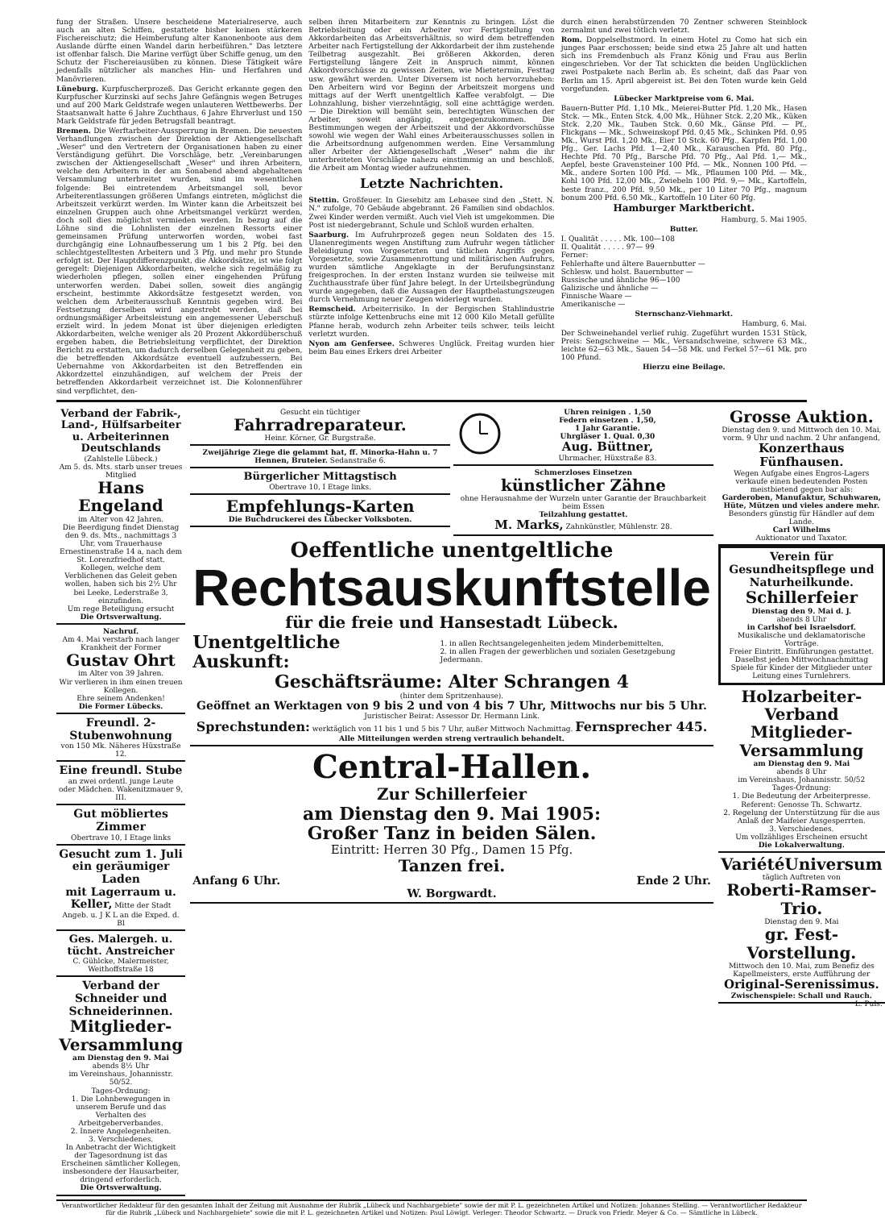fung der Straßen. Unsere bescheidene Materialreserve, auch auch an alten Schiffen, gestattete bisher keinen stärkeren Fischereischutz; die Heimberufung alter Kanonenboote aus dem Auslande dürfte einen Wandel darin herbeiführen." Das letztere ist offenbar falsch. Die Marine verfügt über Schiffe genug, um den Schutz der Fischereiausüben zu können. Diese Tätigkeit wäre jedenfalls nützlicher als manches Hin- und Herfahren und Manövrieren.
Lüneburg. Kurpfuscherprozeß. Das Gericht erkannte gegen den Kurpfuscher Kurzinski auf sechs Jahre Gefängnis wegen Betruges und auf 200 Mark Geldstrafe wegen unlauteren Wettbewerbs. Der Staatsanwalt hatte 6 Jahre Zuchthaus, 6 Jahre Ehrverlust und 150 Mark Geldstrafe für jeden Betrugsfall beantragt.
Bremen. Die Werftarbeiter-Aussperrung in Bremen. Die neuesten Verhandlungen zwischen der Direktion der Aktiengesellschaft „Weser" und den Vertretern der Organisationen haben zu einer Verständigung geführt. Die Vorschläge, betr. „Vereinbarungen zwischen der Aktiengesellschaft „Weser" und ihren Arbeitern, welche den Arbeitern in der am Sonabend abend abgehaltenen Versammlung unterbreitet wurden, sind im wesentlichen folgende: Bei eintretendem Arbeitsmangel soll, bevor Arbeiterentlassungen größeren Umfangs eintreten, möglichst die Arbeitszeit verkürzt werden. Im Winter kann die Arbeitszeit bei einzelnen Gruppen auch ohne Arbeitsmangel verkürzt werden, doch soll dies möglichst vermieden werden. In bezug auf die Löhne sind die Lohnlisten der einzelnen Ressorts einer gemeinsamen Prüfung unterworfen worden, wobei fast durchgängig eine Lohnaufbesserung um 1 bis 2 Pfg. bei den schlechtgestelltesten Arbeitern und 3 Pfg. und mehr pro Stunde erfolgt ist. Der Hauptdifferenzpunkt, die Akkordsätze, ist wie folgt geregelt: Diejenigen Akkordarbeiten, welche sich regelmäßig zu wiederholen pflegen, sollen einer eingehenden Prüfung unterworfen werden. Dabei sollen, soweit dies angängig erscheint, bestimmte Akkordsätze festgesetzt werden, von welchen dem Arbeiterausschuß Kenntnis gegeben wird. Bei Festsetzung derselben wird angestrebt werden, daß bei ordnungsmäßiger Arbeitsleistung ein angemessener Ueberschuß erzielt wird. In jedem Monat ist über diejenigen erledigten Akkordarbeiten, welche weniger als 20 Prozent Akkordüberschuß ergeben haben, die Betriebsleitung verpflichtet, der Direktion Bericht zu erstatten, um dadurch derselben Gelegenheit zu geben, die betreffenden Akkordsätze eventuell aufzubessern. Bei Uebernahme von Akkordarbeiten ist den Betreffenden ein Akkordzettel einzuhändigen, auf welchem der Preis der betreffenden Akkordarbeit verzeichnet ist. Die Kolonnenführer sind verpflichtet, den-
selben ihren Mitarbeitern zur Kenntnis zu bringen. Löst die Betriebsleitung oder ein Arbeiter vor Fertigstellung von Akkordarbeiten das Arbeitsverhältnis, so wird dem betreffenden Arbeiter nach Fertigstellung der Akkordarbeit der ihm zustehende Teilbetrag ausgezahlt. Bei größeren Akkorden, deren Fertigstellung längere Zeit in Anspruch nimmt, können Akkordvorschüsse zu gewissen Zeiten, wie Mietetermin, Festtag usw. gewährt werden. Unter Diversem ist noch hervorzuheben: Den Arbeitern wird vor Beginn der Arbeitszeit morgens und mittags auf der Werft unentgeltlich Kaffee verabfolgt. — Die Lohnzahlung, bisher vierzehntägig, soll eine achttägige werden. — Die Direktion will bemüht sein, berechtigten Wünschen der Arbeiter, soweit angängig, entgegenzukommen. Die Bestimmungen wegen der Arbeitszeit und der Akkordvorschüsse sowohl wie wegen der Wahl eines Arbeiterausschusses sollen in die Arbeitsordnung aufgenommen werden. Eine Versammlung aller Arbeiter der Aktiengesellschaft „Weser" nahm die ihr unterbreiteten Vorschläge nahezu einstimmig an und beschloß, die Arbeit am Montag wieder aufzunehmen.
Letzte Nachrichten.
Stettin. Großfeuer. In Giesebitz am Lebasee sind den „Stett. N. N." zufolge, 70 Gebäude abgebrannt. 26 Familien sind obdachlos. Zwei Kinder werden vermißt. Auch viel Vieh ist umgekommen. Die Post ist niedergebrannt, Schule und Schloß wurden erhalten.
Saarburg. Im Aufruhrprozeß gegen neun Soldaten des 15. Ulanenregiments wegen Anstiftung zum Aufruhr wegen tätlicher Beleidigung von Vorgesetzten und tätlichen Angriffs gegen Vorgesetzte, sowie Zusammenrottung und militärischen Aufruhrs, wurden sämtliche Angeklagte in der Berufungsinstanz freigesprochen. In der ersten Instanz wurden sie teilweise mit Zuchthausstrafe über fünf Jahre belegt. In der Urteilsbegründung wurde angegeben, daß die Aussagen der Hauptbelastungszeugen durch Vernehmung neuer Zeugen widerlegt wurden.
Remscheid. Arbeiterrisiko. In der Bergischen Stahlindustrie stürzte infolge Kettenbruchs eine mit 12 000 Kilo Metall gefüllte Pfanne herab, wodurch zehn Arbeiter teils schwer, teils leicht verletzt wurden.
Nyon am Genfersee. Schweres Unglück. Freitag wurden hier beim Bau eines Erkers drei Arbeiter
durch einen herabstürzenden 70 Zentner schweren Steinblock zermalmt und zwei tötlich verletzt.
Rom. Doppelselbstmord. In einem Hotel zu Como hat sich ein junges Paar erschossen; beide sind etwa 25 Jahre alt und hatten sich ins Fremdenbuch als Franz König und Frau aus Berlin eingeschrieben. Vor der Tat schickten die beiden Unglücklichen zwei Postpakete nach Berlin ab. Es scheint, daß das Paar von Berlin am 15. April abgereist ist. Bei den Toten wurde kein Geld vorgefunden.
Lübecker Marktpreise vom 6. Mai.
Bauern-Butter Pfd. 1,10 Mk., Meierei-Butter Pfd. 1,20 Mk., Hasen Stck. — Mk., Enten Stck. 4,00 Mk., Hühner Stck. 2,20 Mk., Küken Stck. 2,20 Mk., Tauben Stck. 0,60 Mk., Gänse Pfd. — Pf., Flickgans — Mk., Schweinskopf Pfd. 0,45 Mk., Schinken Pfd. 0,95 Mk., Wurst Pfd. 1,20 Mk., Eier 10 Stck. 60 Pfg., Karpfen Pfd. 1,00 Pfg., Ger. Lachs Pfd. 1—2,40 Mk., Karauschen Pfd. 80 Pfg., Hechte Pfd. 70 Pfg., Barsche Pfd. 70 Pfg., Aal Pfd. 1,— Mk., Aepfel, beste Gravensteiner 100 Pfd. — Mk., Nonnen 100 Pfd. — Mk., andere Sorten 100 Pfd. — Mk., Pflaumen 100 Pfd. — Mk., Kohl 100 Pfd. 12,00 Mk., Zwiebeln 100 Pfd. 9,— Mk., Kartoffeln, beste franz., 200 Pfd. 9,50 Mk., per 10 Liter 70 Pfg., magnum bonum 200 Pfd. 6,50 Mk., Kartoffeln 10 Liter 60 Pfg.
Hamburger Marktbericht.
Hamburg, 5. Mai 1905.
Butter.
I. Qualität . . . . . Mk. 100—108
II. Qualität . . . . . 97— 99
Ferner:
Fehlerhafte und ältere Bauernbutter —
Schlesw. und holst. Bauernbutter —
Russische und ähnliche 96—100
Galizische und ähnliche —
Finnische Waare —
Amerikanische —
Sternschanz-Viehmarkt.
Hamburg, 6. Mai.
Der Schweinehandel verlief ruhig. Zugeführt wurden 1531 Stück, Preis: Sengschweine — Mk., Versandschweine, schwere 63 Mk., leichte 62—63 Mk., Sauen 54—58 Mk. und Ferkel 57—61 Mk. pro 100 Pfund.
Hierzu eine Beilage.
Verband der Fabrik-, Land-, Hülfsarbeiter u. Arbeiterinnen Deutschlands
(Zahlstelle Lübeck.)
Am 5. ds. Mts. starb unser treues Mitglied
Hans Engeland
im Alter von 42 Jahren.
Die Beerdigung findet Dienstag den 9. ds. Mts., nachmittags 3 Uhr, vom Trauerhause Ernestinenstraße 14 a, nach dem St. Lorenzfriedhof statt.
Kollegen, welche dem Verblichenen das Geleit geben wollen, haben sich bis 2½ Uhr bei Leeke, Lederstraße 3, einzufinden.
Um rege Beteiligung ersucht
Die Ortsverwaltung.
Nachruf.
Am 4. Mai verstarb nach langer Krankheit der Former
Gustav Ohrt
im Alter von 39 Jahren.
Wir verlieren in ihm einen treuen Kollegen.
Ehre seinem Andenken!
Die Former Lübecks.
Freundl. 2-Stubenwohnung
von 150 Mk. Näheres Hüxstraße 12.
Eine freundl. Stube an zwei ordentl. junge Leute oder Mädchen. Wakenitzmauer 9, III.
Gut möbliertes Zimmer
Obertrave 10, I Etage links
Gesucht zum 1. Juli
ein geräumiger Laden
mit Lagerraum u. Keller, Mitte der Stadt
Angeb. u. J K L an die Exped. d. Bl
Ges. Malergeh. u. tücht. Anstreicher
C. Gühlcke, Malermeister, Weithoffstraße 18
Verband der Schneider und Schneiderinnen.
Mitglieder-Versammlung
am Dienstag den 9. Mai
abends 8½ Uhr
im Vereinshaus, Johannisstr. 50/52.
Tages-Ordnung:
1. Die Lohnbewegungen in unserem Berufe und das Verhalten des Arbeitgeberverbandes.
2. Innere Angelegenheiten.
3. Verschiedenes.
In Anbetracht der Wichtigkeit der Tagesordnung ist das Erscheinen sämtlicher Kollegen, insbesondere der Hausarbeiter, dringend erforderlich.
Die Ortsverwaltung.
Gesucht ein tüchtiger
Fahrradreparateur.
Heinr. Körner, Gr. Burgstraße.
Zweijährige Ziege die gelammt hat, ff. Minorka-Hahn u. 7 Hennen, Bruteier. Sedanstraße 6.
Bürgerlicher Mittagstisch
Obertrave 10, I Etage links.
Empfehlungs-Karten
Die Buchdruckerei des Lübecker Volksboten.
Uhren reinigen . 1,50
Federn einsetzen . 1,50,
1 Jahr Garantie.
Uhrgläser 1. Qual. 0,30
Aug. Büttner,
Uhrmacher, Hüxstraße 83.
Schmerzloses Einsetzen
künstlicher Zähne
ohne Herausnahme der Wurzeln unter Garantie der Brauchbarkeit beim Essen
Teilzahlung gestattet.
M. Marks, Zahnkünstler, Mühlenstr. 28.
Oeffentliche unentgeltliche
Rechtsauskunftstelle
für die freie und Hansestadt Lübeck.
Unentgeltliche Auskunft: 1. in allen Rechtsangelegenheiten jedem Minderbemittelten,
2. in allen Fragen der gewerblichen und sozialen Gesetzgebung Jedermann.
Geschäftsräume: Alter Schrangen 4
(hinter dem Spritzenhause).
Geöffnet an Werktagen von 9 bis 2 und von 4 bis 7 Uhr, Mittwochs nur bis 5 Uhr.
Juristischer Beirat: Assessor Dr. Hermann Link.
Sprechstunden: werktäglich von 11 bis 1 und 5 bis 7 Uhr, außer Mittwoch Nachmittag. Fernsprecher 445.
Alle Mitteilungen werden streng vertraulich behandelt.
Central-Hallen.
Zur Schillerfeier
am Dienstag den 9. Mai 1905:
Großer Tanz in beiden Sälen.
Eintritt: Herren 30 Pfg., Damen 15 Pfg.
Tanzen frei.
Anfang 6 Uhr. Ende 2 Uhr.
W. Borgwardt.
Grosse Auktion.
Dienstag den 9. und Mittwoch den 10. Mai, vorm. 9 Uhr und nachm. 2 Uhr anfangend,
Konzerthaus Fünfhausen.
Wegen Aufgabe eines Engros-Lagers verkaufe einen bedeutenden Posten meistbietend gegen bar als:
Garderoben, Manufaktur, Schuhwaren, Hüte, Mützen und vieles andere mehr.
Besonders günstig für Händler auf dem Lande.
Carl Wilhelms
Auktionator und Taxator.
Verein für Gesundheitspflege und Naturheilkunde.
Schillerfeier
Dienstag den 9. Mai d. J.
abends 8 Uhr
in Carlshof bei Israelsdorf.
Musikalische und deklamatorische Vorträge.
Freier Eintritt. Einführungen gestattet.
Daselbst jeden Mittwochnachmittag Spiele für Kinder der Mitglieder unter Leitung eines Turnlehrers.
Holzarbeiter-Verband
Mitglieder-Versammlung
am Dienstag den 9. Mai
abends 8 Uhr
im Vereinshaus, Johannisstr. 50/52
Tages-Ordnung:
1. Die Bedeutung der Arbeiterpresse. Referent: Genosse Th. Schwartz.
2. Regelung der Unterstützung für die aus Anlaß der Maifeier Ausgesperrten.
3. Verschiedenes.
Um vollzähliges Erscheinen ersucht
Die Lokalverwaltung.
VariétéUniversum
täglich Auftreten von
Roberti-Ramser-Trio.
Dienstag den 9. Mai
gr. Fest-Vorstellung.
Mittwoch den 10. Mai, zum Benefiz des Kapellmeisters, erste Aufführung der
Original-Serenissimus.
Zwischenspiele: Schall und Rauch.
L. Puls.
Verantwortlicher Redakteur für den gesamten Inhalt der Zeitung mit Ausnahme der Rubrik „Lübeck und Nachbargebiete" sowie der mit P. L. gezeichneten Artikel und Notizen: Johannes Stelling. — Verantwortlicher Redakteur für die Rubrik „Lübeck und Nachbargebiete" sowie die mit P. L. gezeichneten Artikel und Notizen: Paul Löwigt. Verleger: Theodor Schwartz. — Druck von Friedr. Meyer & Co. — Sämtliche in Lübeck.